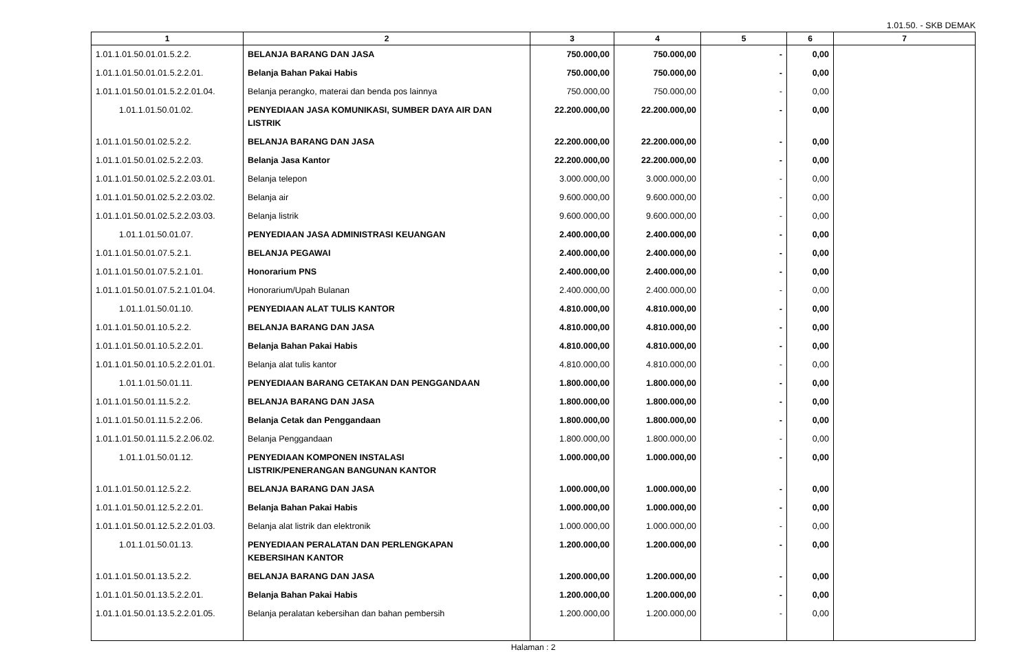1.01.50. - SKB DEMAK
| 1 | 2 | 3 | 4 | 5 | 6 | 7 |
| --- | --- | --- | --- | --- | --- | --- |
| 1.01.1.01.50.01.01.5.2.2. | BELANJA BARANG DAN JASA | 750.000,00 | 750.000,00 | - | 0,00 | |
| 1.01.1.01.50.01.01.5.2.2.01. | Belanja Bahan Pakai Habis | 750.000,00 | 750.000,00 | - | 0,00 | |
| 1.01.1.01.50.01.01.5.2.2.01.04. | Belanja perangko, materai dan benda pos lainnya | 750.000,00 | 750.000,00 | - | 0,00 | |
| 1.01.1.01.50.01.02. | PENYEDIAAN JASA KOMUNIKASI, SUMBER DAYA AIR DAN LISTRIK | 22.200.000,00 | 22.200.000,00 | - | 0,00 | |
| 1.01.1.01.50.01.02.5.2.2. | BELANJA BARANG DAN JASA | 22.200.000,00 | 22.200.000,00 | - | 0,00 | |
| 1.01.1.01.50.01.02.5.2.2.03. | Belanja Jasa Kantor | 22.200.000,00 | 22.200.000,00 | - | 0,00 | |
| 1.01.1.01.50.01.02.5.2.2.03.01. | Belanja telepon | 3.000.000,00 | 3.000.000,00 | - | 0,00 | |
| 1.01.1.01.50.01.02.5.2.2.03.02. | Belanja air | 9.600.000,00 | 9.600.000,00 | - | 0,00 | |
| 1.01.1.01.50.01.02.5.2.2.03.03. | Belanja listrik | 9.600.000,00 | 9.600.000,00 | - | 0,00 | |
| 1.01.1.01.50.01.07. | PENYEDIAAN JASA ADMINISTRASI KEUANGAN | 2.400.000,00 | 2.400.000,00 | - | 0,00 | |
| 1.01.1.01.50.01.07.5.2.1. | BELANJA PEGAWAI | 2.400.000,00 | 2.400.000,00 | - | 0,00 | |
| 1.01.1.01.50.01.07.5.2.1.01. | Honorarium PNS | 2.400.000,00 | 2.400.000,00 | - | 0,00 | |
| 1.01.1.01.50.01.07.5.2.1.01.04. | Honorarium/Upah Bulanan | 2.400.000,00 | 2.400.000,00 | - | 0,00 | |
| 1.01.1.01.50.01.10. | PENYEDIAAN ALAT TULIS KANTOR | 4.810.000,00 | 4.810.000,00 | - | 0,00 | |
| 1.01.1.01.50.01.10.5.2.2. | BELANJA BARANG DAN JASA | 4.810.000,00 | 4.810.000,00 | - | 0,00 | |
| 1.01.1.01.50.01.10.5.2.2.01. | Belanja Bahan Pakai Habis | 4.810.000,00 | 4.810.000,00 | - | 0,00 | |
| 1.01.1.01.50.01.10.5.2.2.01.01. | Belanja alat tulis kantor | 4.810.000,00 | 4.810.000,00 | - | 0,00 | |
| 1.01.1.01.50.01.11. | PENYEDIAAN BARANG CETAKAN DAN PENGGANDAAN | 1.800.000,00 | 1.800.000,00 | - | 0,00 | |
| 1.01.1.01.50.01.11.5.2.2. | BELANJA BARANG DAN JASA | 1.800.000,00 | 1.800.000,00 | - | 0,00 | |
| 1.01.1.01.50.01.11.5.2.2.06. | Belanja Cetak dan Penggandaan | 1.800.000,00 | 1.800.000,00 | - | 0,00 | |
| 1.01.1.01.50.01.11.5.2.2.06.02. | Belanja Penggandaan | 1.800.000,00 | 1.800.000,00 | - | 0,00 | |
| 1.01.1.01.50.01.12. | PENYEDIAAN KOMPONEN INSTALASI LISTRIK/PENERANGAN BANGUNAN KANTOR | 1.000.000,00 | 1.000.000,00 | - | 0,00 | |
| 1.01.1.01.50.01.12.5.2.2. | BELANJA BARANG DAN JASA | 1.000.000,00 | 1.000.000,00 | - | 0,00 | |
| 1.01.1.01.50.01.12.5.2.2.01. | Belanja Bahan Pakai Habis | 1.000.000,00 | 1.000.000,00 | - | 0,00 | |
| 1.01.1.01.50.01.12.5.2.2.01.03. | Belanja alat listrik dan elektronik | 1.000.000,00 | 1.000.000,00 | - | 0,00 | |
| 1.01.1.01.50.01.13. | PENYEDIAAN PERALATAN DAN PERLENGKAPAN KEBERSIHAN KANTOR | 1.200.000,00 | 1.200.000,00 | - | 0,00 | |
| 1.01.1.01.50.01.13.5.2.2. | BELANJA BARANG DAN JASA | 1.200.000,00 | 1.200.000,00 | - | 0,00 | |
| 1.01.1.01.50.01.13.5.2.2.01. | Belanja Bahan Pakai Habis | 1.200.000,00 | 1.200.000,00 | - | 0,00 | |
| 1.01.1.01.50.01.13.5.2.2.01.05. | Belanja peralatan kebersihan dan bahan pembersih | 1.200.000,00 | 1.200.000,00 | - | 0,00 | |
Halaman : 2